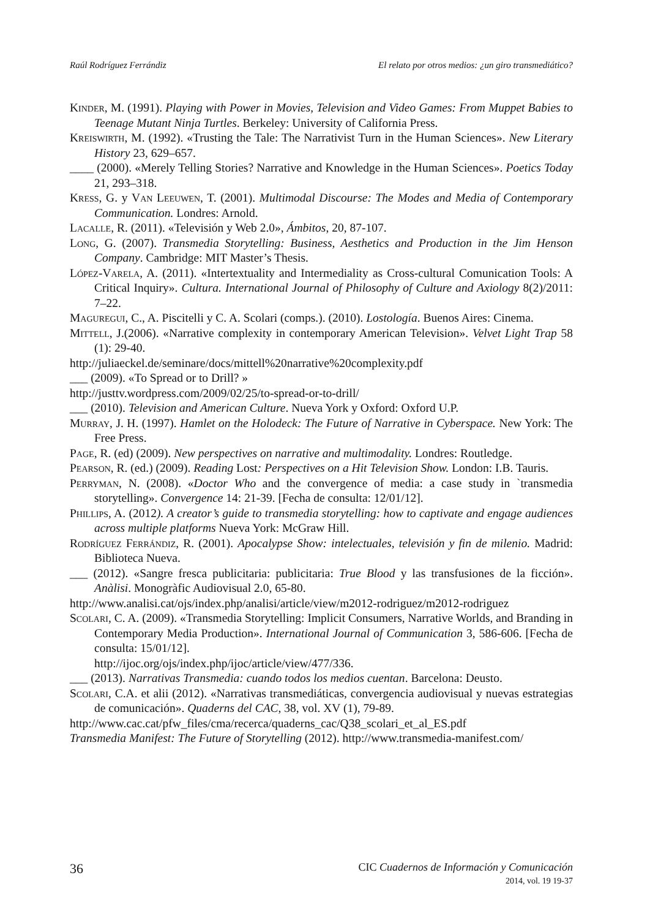Raúl Rodríguez Ferrándiz El relato por otros medios: ¿un giro transmediático?
Kinder, M. (1991). Playing with Power in Movies, Television and Video Games: From Muppet Babies to Teenage Mutant Ninja Turtles. Berkeley: University of California Press.
Kreiswirth, M. (1992). «Trusting the Tale: The Narrativist Turn in the Human Sciences». New Literary History 23, 629–657.
____ (2000). «Merely Telling Stories? Narrative and Knowledge in the Human Sciences». Poetics Today 21, 293–318.
Kress, G. y Van Leeuwen, T. (2001). Multimodal Discourse: The Modes and Media of Contemporary Communication. Londres: Arnold.
Lacalle, R. (2011). «Televisión y Web 2.0», Ámbitos, 20, 87-107.
Long, G. (2007). Transmedia Storytelling: Business, Aesthetics and Production in the Jim Henson Company. Cambridge: MIT Master’s Thesis.
López-Varela, A. (2011). «Intertextuality and Intermediality as Cross-cultural Comunication Tools: A Critical Inquiry». Cultura. International Journal of Philosophy of Culture and Axiology 8(2)/2011: 7–22.
Maguregui, C., A. Piscitelli y C. A. Scolari (comps.). (2010). Lostología. Buenos Aires: Cinema.
Mittell, J.(2006). «Narrative complexity in contemporary American Television». Velvet Light Trap 58 (1): 29-40.
http://juliaeckel.de/seminare/docs/mittell%20narrative%20complexity.pdf
___ (2009). «To Spread or to Drill? »
http://justtv.wordpress.com/2009/02/25/to-spread-or-to-drill/
___ (2010). Television and American Culture. Nueva York y Oxford: Oxford U.P.
Murray, J. H. (1997). Hamlet on the Holodeck: The Future of Narrative in Cyberspace. New York: The Free Press.
Page, R. (ed) (2009). New perspectives on narrative and multimodality. Londres: Routledge.
Pearson, R. (ed.) (2009). Reading Lost: Perspectives on a Hit Television Show. London: I.B. Tauris.
Perryman, N. (2008). «Doctor Who and the convergence of media: a case study in `transmedia storytelling». Convergence 14: 21-39. [Fecha de consulta: 12/01/12].
Phillips, A. (2012). A creator’s guide to transmedia storytelling: how to captivate and engage audiences across multiple platforms Nueva York: McGraw Hill.
Rodríguez Ferrándiz, R. (2001). Apocalypse Show: intelectuales, televisión y fin de milenio. Madrid: Biblioteca Nueva.
___ (2012). «Sangre fresca publicitaria: publicitaria: True Blood y las transfusiones de la ficción». Anàlisi. Monogràfic Audiovisual 2.0, 65-80.
http://www.analisi.cat/ojs/index.php/analisi/article/view/m2012-rodriguez/m2012-rodriguez
Scolari, C. A. (2009). «Transmedia Storytelling: Implicit Consumers, Narrative Worlds, and Branding in Contemporary Media Production». International Journal of Communication 3, 586-606. [Fecha de consulta: 15/01/12].
http://ijoc.org/ojs/index.php/ijoc/article/view/477/336.
___ (2013). Narrativas Transmedia: cuando todos los medios cuentan. Barcelona: Deusto.
Scolari, C.A. et alii (2012). «Narrativas transmediáticas, convergencia audiovisual y nuevas estrategias de comunicación». Quaderns del CAC, 38, vol. XV (1), 79-89.
http://www.cac.cat/pfw_files/cma/recerca/quaderns_cac/Q38_scolari_et_al_ES.pdf
Transmedia Manifest: The Future of Storytelling (2012). http://www.transmedia-manifest.com/
36
CIC Cuadernos de Información y Comunicación
2014, vol. 19 19-37